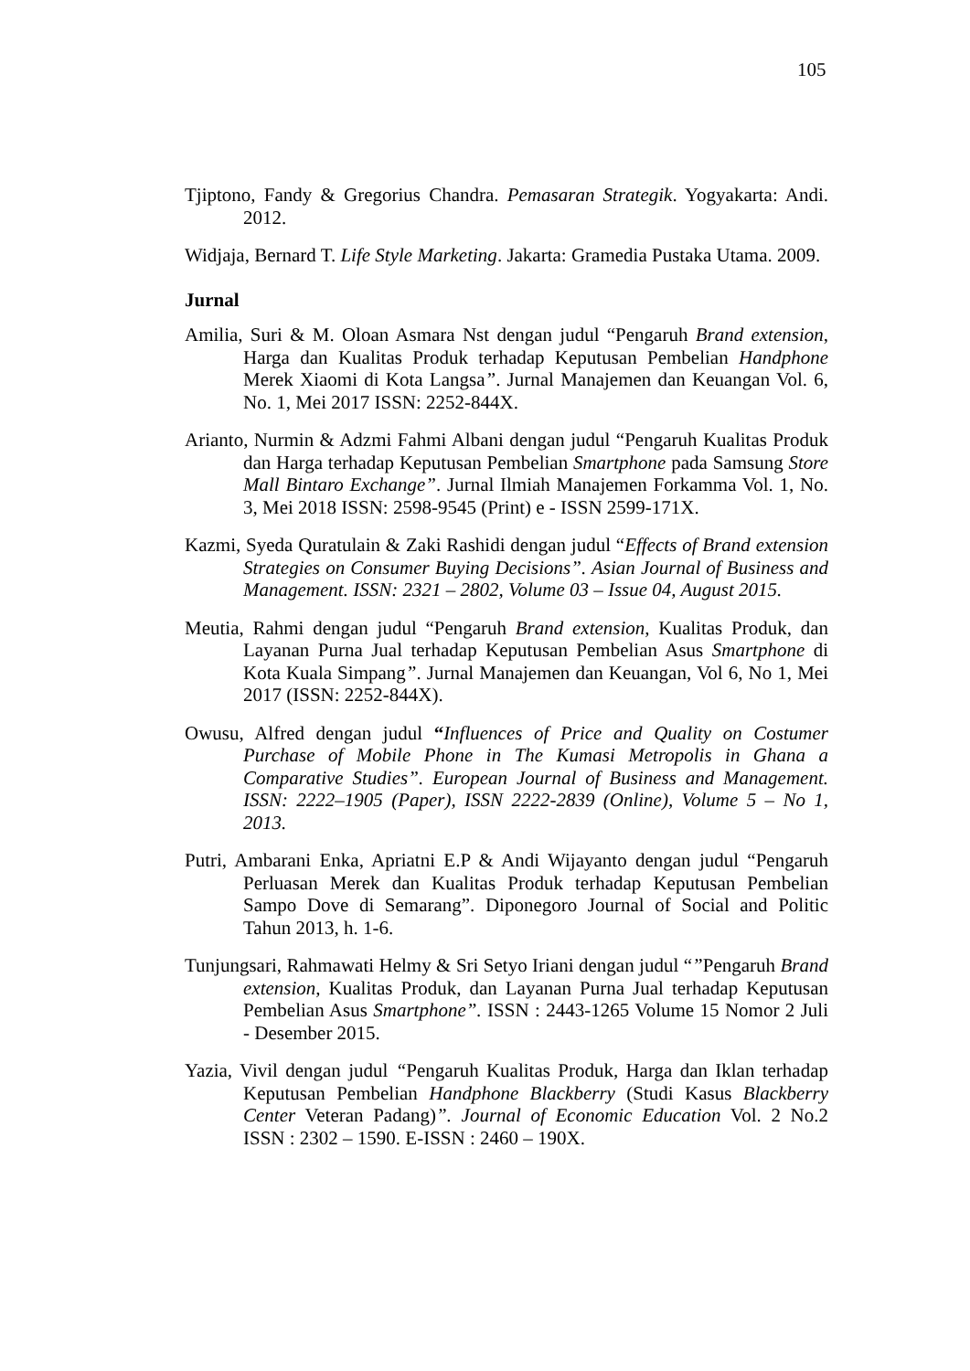105
Tjiptono, Fandy & Gregorius Chandra. Pemasaran Strategik. Yogyakarta: Andi. 2012.
Widjaja, Bernard T. Life Style Marketing. Jakarta: Gramedia Pustaka Utama. 2009.
Jurnal
Amilia, Suri & M. Oloan Asmara Nst dengan judul “Pengaruh Brand extension, Harga dan Kualitas Produk terhadap Keputusan Pembelian Handphone Merek Xiaomi di Kota Langsa”. Jurnal Manajemen dan Keuangan Vol. 6, No. 1, Mei 2017 ISSN: 2252-844X.
Arianto, Nurmin & Adzmi Fahmi Albani dengan judul “Pengaruh Kualitas Produk dan Harga terhadap Keputusan Pembelian Smartphone pada Samsung Store Mall Bintaro Exchange”. Jurnal Ilmiah Manajemen Forkamma Vol. 1, No. 3, Mei 2018 ISSN: 2598-9545 (Print) e - ISSN 2599-171X.
Kazmi, Syeda Quratulain & Zaki Rashidi dengan judul “Effects of Brand extension Strategies on Consumer Buying Decisions”. Asian Journal of Business and Management. ISSN: 2321 – 2802, Volume 03 – Issue 04, August 2015.
Meutia, Rahmi dengan judul “Pengaruh Brand extension, Kualitas Produk, dan Layanan Purna Jual terhadap Keputusan Pembelian Asus Smartphone di Kota Kuala Simpang”. Jurnal Manajemen dan Keuangan, Vol 6, No 1, Mei 2017 (ISSN: 2252-844X).
Owusu, Alfred dengan judul “Influences of Price and Quality on Costumer Purchase of Mobile Phone in The Kumasi Metropolis in Ghana a Comparative Studies”. European Journal of Business and Management. ISSN: 2222–1905 (Paper), ISSN 2222-2839 (Online), Volume 5 – No 1, 2013.
Putri, Ambarani Enka, Apriatni E.P & Andi Wijayanto dengan judul “Pengaruh Perluasan Merek dan Kualitas Produk terhadap Keputusan Pembelian Sampo Dove di Semarang”. Diponegoro Journal of Social and Politic Tahun 2013, h. 1-6.
Tunjungsari, Rahmawati Helmy & Sri Setyo Iriani dengan judul “”Pengaruh Brand extension, Kualitas Produk, dan Layanan Purna Jual terhadap Keputusan Pembelian Asus Smartphone”. ISSN : 2443-1265 Volume 15 Nomor 2 Juli - Desember 2015.
Yazia, Vivil dengan judul “Pengaruh Kualitas Produk, Harga dan Iklan terhadap Keputusan Pembelian Handphone Blackberry (Studi Kasus Blackberry Center Veteran Padang)”. Journal of Economic Education Vol. 2 No.2 ISSN : 2302 – 1590. E-ISSN : 2460 – 190X.